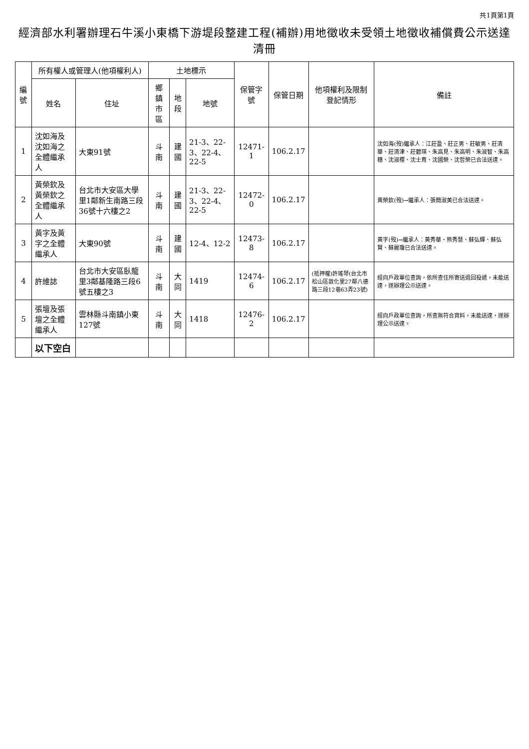共1頁第1頁
經濟部水利署辦理石牛溪小東橋下游堤段整建工程(補辦)用地徵收未受領土地徵收補償費公示送達清冊
| 編號 | 所有權人或管理人(他項權利人) | | 土地標示 | | | 保管字號 | 保管日期 | 他項權利及限制登記情形 | 備註 |
| --- | --- | --- | --- | --- | --- | --- | --- | --- | --- |
| | 姓名 | 住址 | 鄉鎮市區 | 地段 | 地號 | | | | |
| 1 | 沈如海及沈如海之全體繼承人 | 大東91號 | 斗南 | 建國 | 21-3、22-3、22-4、22-5 | 12471-1 | 106.2.17 | | 沈如海(歿)繼承人：江莊盈、莊正男、莊敏男、莊清華、莊清津、莊碧瑛、朱高見、朱高明、朱淑智、朱高穗、沈淑櫻、沈士育、沈國榮、沈哲榮已合法送達。 |
| 2 | 黃榮欽及黃榮欽之全體繼承人 | 台北市大安區大學里1鄰新生南路三段36號十六樓之2 | 斗南 | 建國 | 21-3、22-3、22-4、22-5 | 12472-0 | 106.2.17 | | 黃榮欽(歿)→繼承人：張簡淑美已合法送達。 |
| 3 | 黃字及黃字之全體繼承人 | 大東90號 | 斗南 | 建國 | 12-4、12-2 | 12473-8 | 106.2.17 | | 黃字(歿)→繼承人：黃秀華、熊秀慧、蘇弘輝、蘇弘賢、蘇麗瓊已合法送達。 |
| 4 | 許維誌 | 台北市大安區臥龍里3鄰基隆路三段6號五樓之3 | 斗南 | 大同 | 1419 | 12474-6 | 106.2.17 | (抵押權)許瑤琴(台北市松山區敦化里27鄰八德路三段12巷63弄23號) | 經向戶政單位查詢，依所查住所寄送退回投遞，未能送達，遂辦理公示送達。 |
| 5 | 張壇及張壇之全體繼承人 | 雲林縣斗南鎮小東127號 | 斗南 | 大同 | 1418 | 12476-2 | 106.2.17 | | 經向戶政單位查詢，所查無符合資料，未能送達，遂辦理公示送達。 |
| | 以下空白 | | | | | | | | |